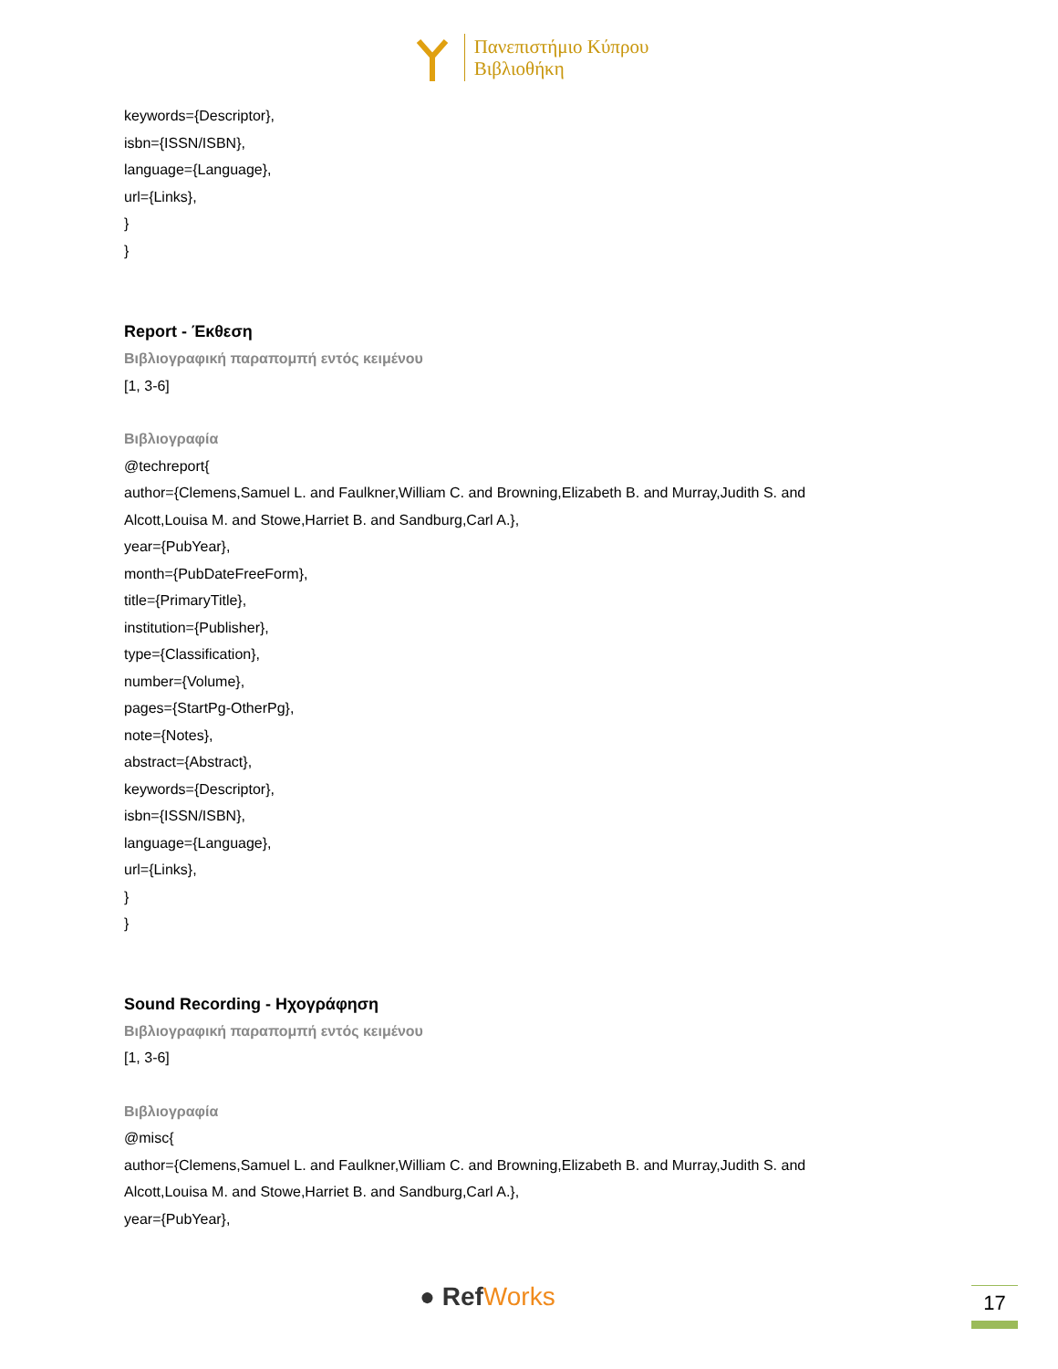Πανεπιστήμιο Κύπρου
Βιβλιοθήκη
keywords={Descriptor},
isbn={ISSN/ISBN},
language={Language},
url={Links},
}
}
Report - Έκθεση
Βιβλιογραφική παραπομπή εντός κειμένου
[1, 3-6]
Βιβλιογραφία
@techreport{
author={Clemens,Samuel L. and Faulkner,William C. and Browning,Elizabeth B. and Murray,Judith S. and
Alcott,Louisa M. and Stowe,Harriet B. and Sandburg,Carl A.},
year={PubYear},
month={PubDateFreeForm},
title={PrimaryTitle},
institution={Publisher},
type={Classification},
number={Volume},
pages={StartPg-OtherPg},
note={Notes},
abstract={Abstract},
keywords={Descriptor},
isbn={ISSN/ISBN},
language={Language},
url={Links},
}
}
Sound Recording - Ηχογράφηση
Βιβλιογραφική παραπομπή εντός κειμένου
[1, 3-6]
Βιβλιογραφία
@misc{
author={Clemens,Samuel L. and Faulkner,William C. and Browning,Elizabeth B. and Murray,Judith S. and
Alcott,Louisa M. and Stowe,Harriet B. and Sandburg,Carl A.},
year={PubYear},
● RefWorks 17